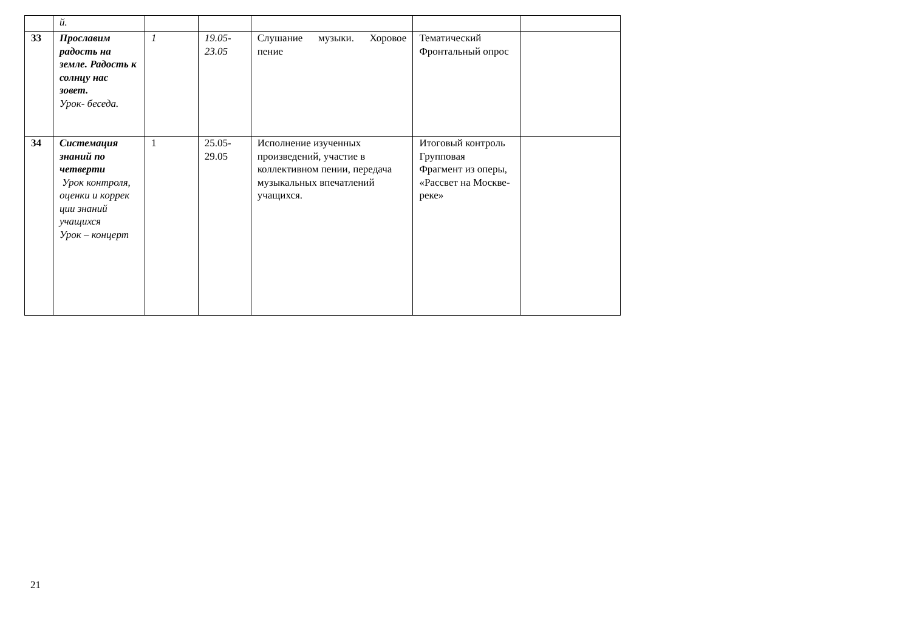| | й. | | | | | |
| 33 | Прославим радость на земле. Радость к солнцу нас зовет. Урок- беседа. | 1 | 19.05- 23.05 | Слушание музыки. Хоровое пение | Тематический Фронтальный опрос | |
| 34 | Системация знаний по четверти Урок контроля, оценки и коррек ции знаний учащихся Урок – концерт | 1 | 25.05- 29.05 | Исполнение изученных произведений, участие в коллективном пении, передача музыкальных впечатлений учащихся. | Итоговый контроль Групповая Фрагмент из оперы, «Рассвет на Москве-реке» | |
21